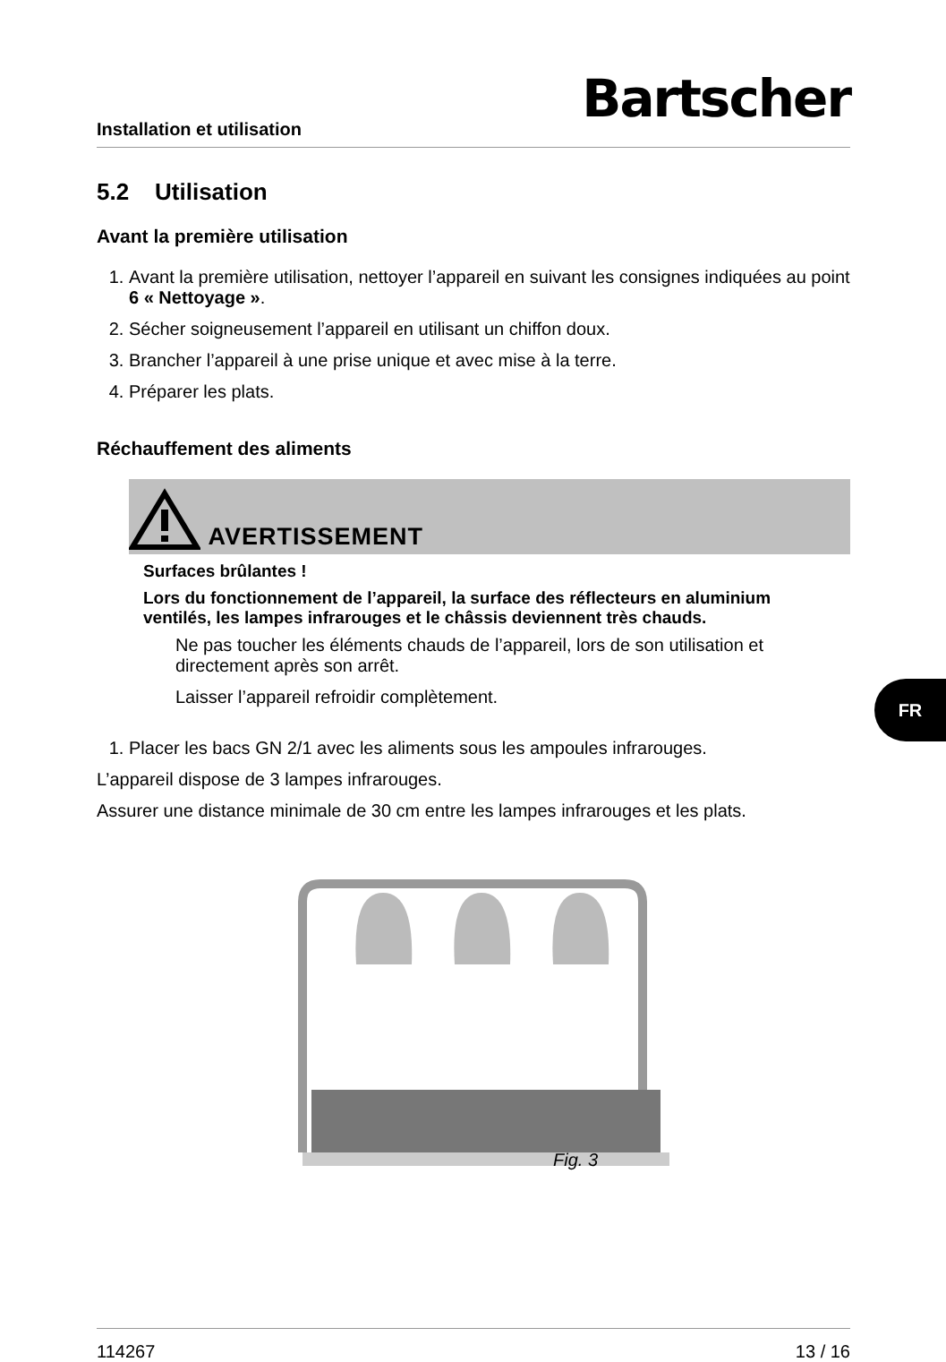Installation et utilisation Bartscher
5.2 Utilisation
Avant la première utilisation
1. Avant la première utilisation, nettoyer l’appareil en suivant les consignes indiquées au point 6 « Nettoyage ».
2. Sécher soigneusement l’appareil en utilisant un chiffon doux.
3. Brancher l’appareil à une prise unique et avec mise à la terre.
4. Préparer les plats.
Réchauffement des aliments
AVERTISSEMENT
Surfaces brûlantes !
Lors du fonctionnement de l’appareil, la surface des réflecteurs en aluminium ventilés, les lampes infrarouges et le châssis deviennent très chauds.
Ne pas toucher les éléments chauds de l’appareil, lors de son utilisation et directement après son arrêt.
Laisser l’appareil refroidir complètement.
1. Placer les bacs GN 2/1 avec les aliments sous les ampoules infrarouges.
L’appareil dispose de 3 lampes infrarouges.
Assurer une distance minimale de 30 cm entre les lampes infrarouges et les plats.
Fig. 3
FR
114267 13 / 16